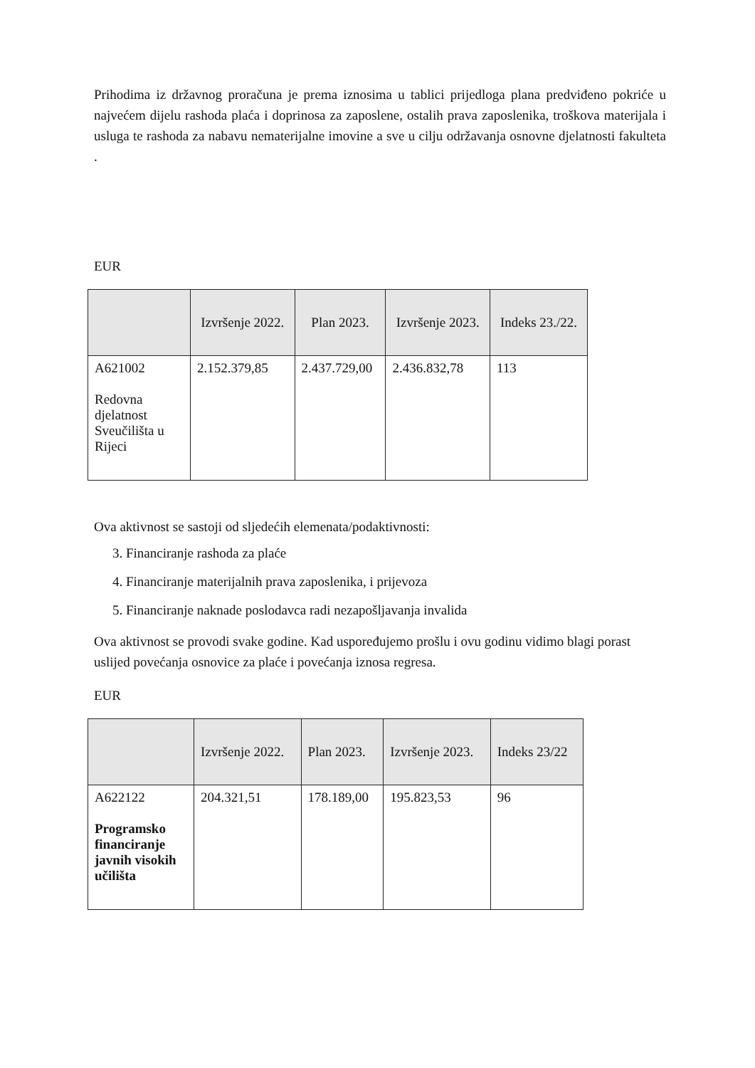Prihodima iz državnog proračuna je prema iznosima u tablici prijedloga plana predviđeno pokriće u najvećem dijelu rashoda plaća i doprinosa za zaposlene, ostalih prava zaposlenika, troškova materijala i usluga te rashoda za nabavu nematerijalne imovine a sve u cilju održavanja osnovne djelatnosti fakulteta .
EUR
| | Izvršenje 2022. | Plan 2023. | Izvršenje 2023. | Indeks 23./22. |
| --- | --- | --- | --- | --- |
| A621002 Redovna djelatnost Sveučilišta u Rijeci | 2.152.379,85 | 2.437.729,00 | 2.436.832,78 | 113 |
Ova aktivnost se sastoji od sljedećih elemenata/podaktivnosti:
3. Financiranje rashoda za plaće
4. Financiranje materijalnih prava zaposlenika, i prijevoza
5. Financiranje naknade poslodavca radi nezapošljavanja invalida
Ova aktivnost se provodi svake godine. Kad uspoređujemo prošlu i ovu godinu vidimo blagi porast uslijed povećanja osnovice za plaće i povećanja iznosa regresa.
EUR
| | Izvršenje 2022. | Plan 2023. | Izvršenje 2023. | Indeks 23/22 |
| --- | --- | --- | --- | --- |
| A622122 Programsko financiranje javnih visokih učilišta | 204.321,51 | 178.189,00 | 195.823,53 | 96 |